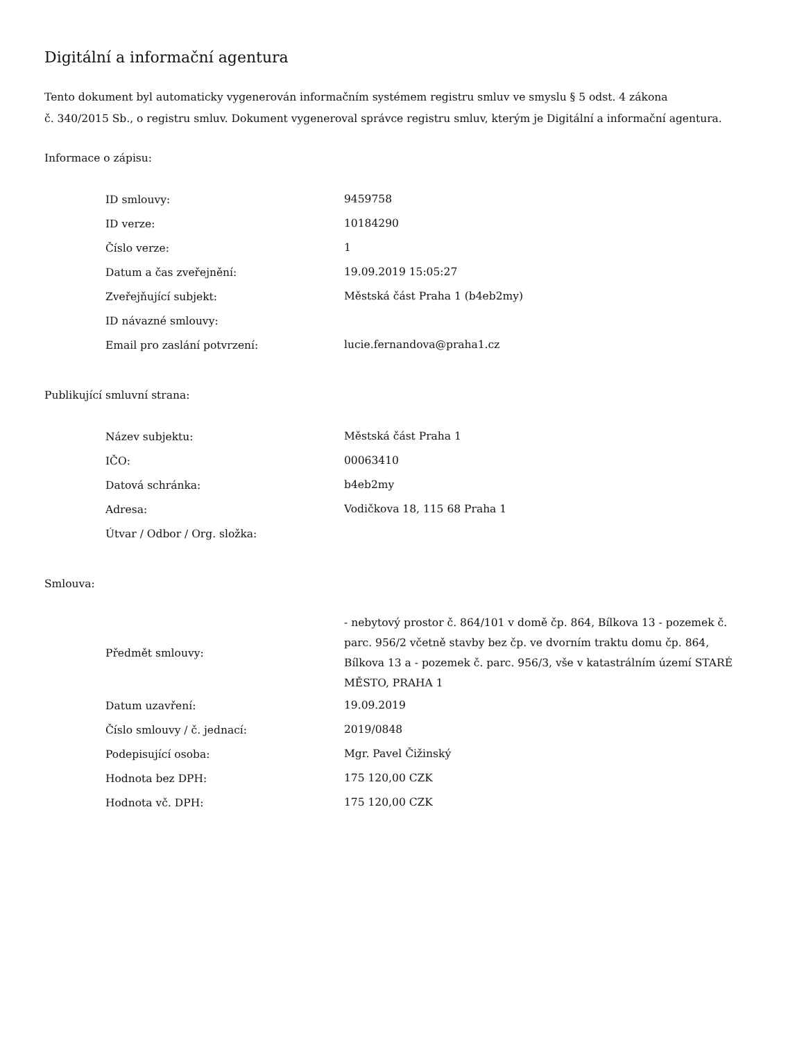Digitální a informační agentura
Tento dokument byl automaticky vygenerován informačním systémem registru smluv ve smyslu § 5 odst. 4 zákona
č. 340/2015 Sb., o registru smluv. Dokument vygeneroval správce registru smluv, kterým je Digitální a informační agentura.
Informace o zápisu:
| ID smlouvy: | 9459758 |
| ID verze: | 10184290 |
| Číslo verze: | 1 |
| Datum a čas zveřejnění: | 19.09.2019 15:05:27 |
| Zveřejňující subjekt: | Městská část Praha 1 (b4eb2my) |
| ID návazné smlouvy: | |
| Email pro zaslání potvrzení: | lucie.fernandova@praha1.cz |
Publikující smluvní strana:
| Název subjektu: | Městská část Praha 1 |
| IČO: | 00063410 |
| Datová schránka: | b4eb2my |
| Adresa: | Vodičkova 18, 115 68 Praha 1 |
| Útvar / Odbor / Org. složka: | |
Smlouva:
| Předmět smlouvy: | - nebytový prostor č. 864/101 v domě čp. 864, Bílkova 13 - pozemek č. parc. 956/2 včetně stavby bez čp. ve dvorním traktu domu čp. 864, Bílkova 13 a - pozemek č. parc. 956/3, vše v katastrálním území STARÉ MĚSTO, PRAHA 1 |
| Datum uzavření: | 19.09.2019 |
| Číslo smlouvy / č. jednací: | 2019/0848 |
| Podepisující osoba: | Mgr. Pavel Čižinský |
| Hodnota bez DPH: | 175 120,00 CZK |
| Hodnota vč. DPH: | 175 120,00 CZK |